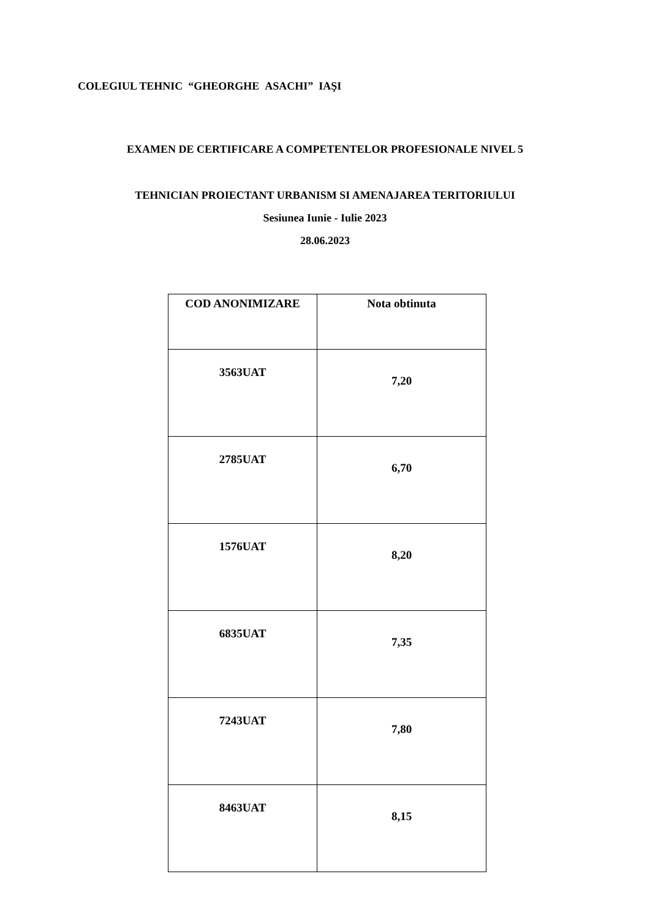COLEGIUL TEHNIC “GHEORGHE ASACHI” IAŞI
EXAMEN DE CERTIFICARE A COMPETENTELOR PROFESIONALE NIVEL 5
TEHNICIAN PROIECTANT URBANISM SI AMENAJAREA TERITORIULUI
Sesiunea Iunie - Iulie 2023
28.06.2023
| COD ANONIMIZARE | Nota obtinuta |
| --- | --- |
| 3563UAT | 7,20 |
| 2785UAT | 6,70 |
| 1576UAT | 8,20 |
| 6835UAT | 7,35 |
| 7243UAT | 7,80 |
| 8463UAT | 8,15 |